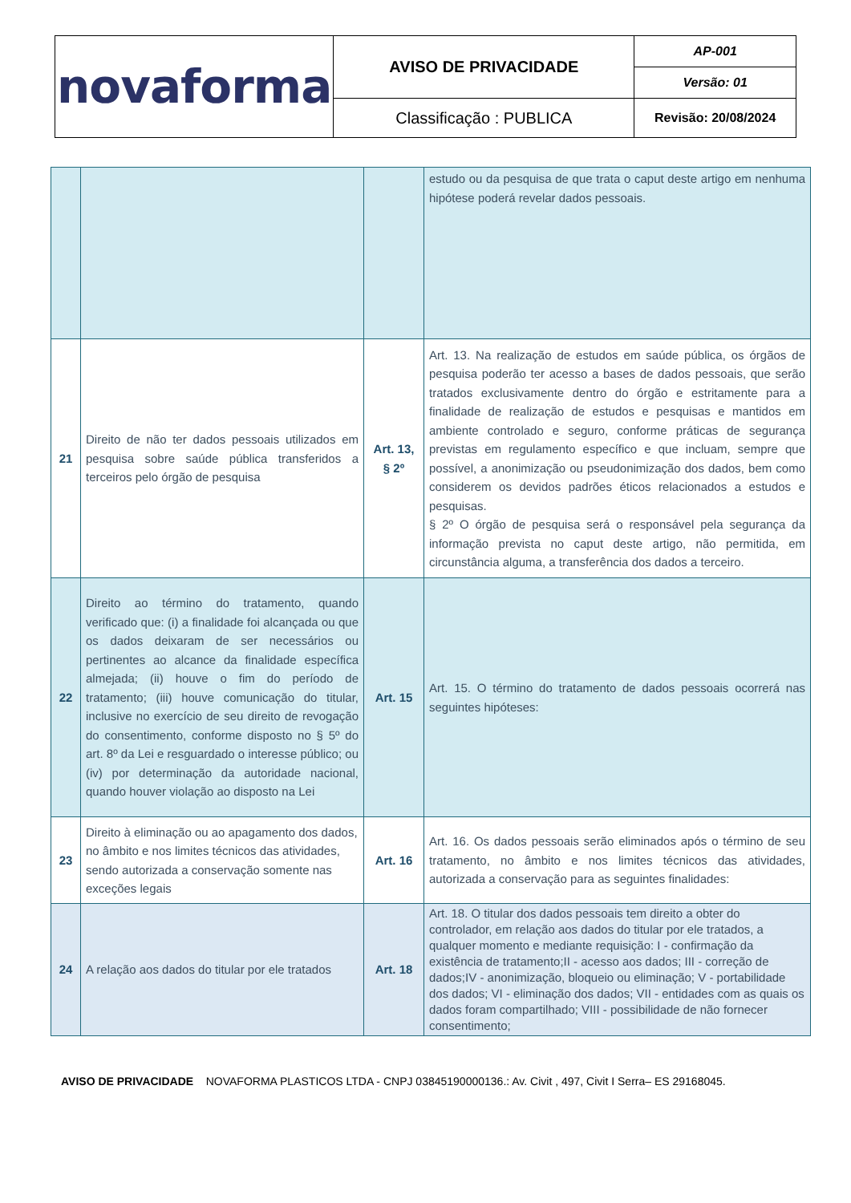| novaforma | AVISO DE PRIVACIDADE | AP-001 |
| | | Versão: 01 |
| | Classificação : PUBLICA | Revisão: 20/08/2024 |
| | | | estudo ou da pesquisa de que trata o caput deste artigo em nenhuma hipótese poderá revelar dados pessoais. |
| 21 | Direito de não ter dados pessoais utilizados em pesquisa sobre saúde pública transferidos a terceiros pelo órgão de pesquisa | Art. 13, § 2º | Art. 13. Na realização de estudos em saúde pública, os órgãos de pesquisa poderão ter acesso a bases de dados pessoais, que serão tratados exclusivamente dentro do órgão e estritamente para a finalidade de realização de estudos e pesquisas e mantidos em ambiente controlado e seguro, conforme práticas de segurança previstas em regulamento específico e que incluam, sempre que possível, a anonimização ou pseudonimização dos dados, bem como considerem os devidos padrões éticos relacionados a estudos e pesquisas. § 2º O órgão de pesquisa será o responsável pela segurança da informação prevista no caput deste artigo, não permitida, em circunstância alguma, a transferência dos dados a terceiro. |
| 22 | Direito ao término do tratamento, quando verificado que: (i) a finalidade foi alcançada ou que os dados deixaram de ser necessários ou pertinentes ao alcance da finalidade específica almejada; (ii) houve o fim do período de tratamento; (iii) houve comunicação do titular, inclusive no exercício de seu direito de revogação do consentimento, conforme disposto no § 5º do art. 8º da Lei e resguardado o interesse público; ou (iv) por determinação da autoridade nacional, quando houver violação ao disposto na Lei | Art. 15 | Art. 15. O término do tratamento de dados pessoais ocorrerá nas seguintes hipóteses: |
| 23 | Direito à eliminação ou ao apagamento dos dados, no âmbito e nos limites técnicos das atividades, sendo autorizada a conservação somente nas exceções legais | Art. 16 | Art. 16. Os dados pessoais serão eliminados após o término de seu tratamento, no âmbito e nos limites técnicos das atividades, autorizada a conservação para as seguintes finalidades: |
| 24 | A relação aos dados do titular por ele tratados | Art. 18 | Art. 18. O titular dos dados pessoais tem direito a obter do controlador, em relação aos dados do titular por ele tratados, a qualquer momento e mediante requisição: I - confirmação da existência de tratamento;II - acesso aos dados; III - correção de dados;IV - anonimização, bloqueio ou eliminação; V - portabilidade dos dados; VI - eliminação dos dados; VII - entidades com as quais os dados foram compartilhado; VIII - possibilidade de não fornecer consentimento; |
AVISO DE PRIVACIDADE NOVAFORMA PLASTICOS LTDA - CNPJ 03845190000136.: Av. Civit , 497, Civit I Serra– ES 29168045.